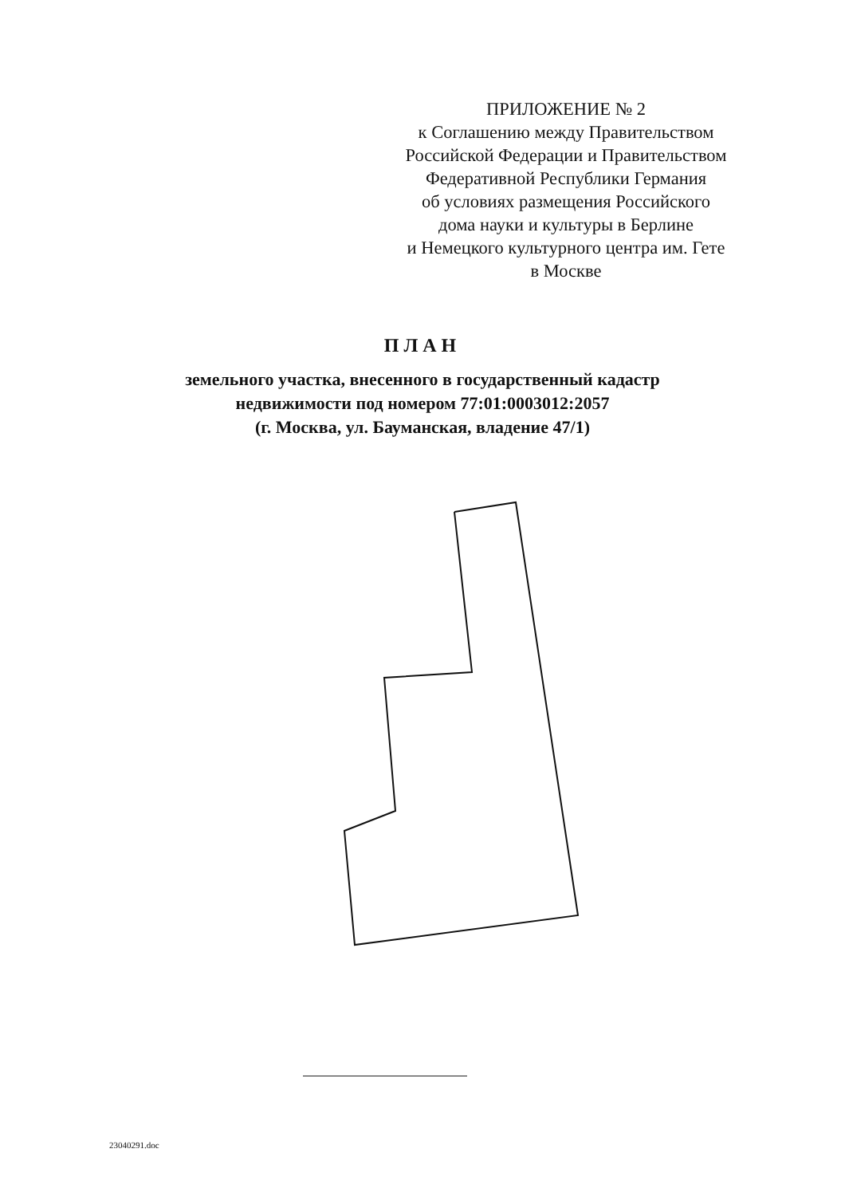ПРИЛОЖЕНИЕ № 2
к Соглашению между Правительством
Российской Федерации и Правительством
Федеративной Республики Германия
об условиях размещения Российского
дома науки и культуры в Берлине
и Немецкого культурного центра им. Гете
в Москве
ПЛАН
земельного участка, внесенного в государственный кадастр
недвижимости под номером 77:01:0003012:2057
(г. Москва, ул. Бауманская, владение 47/1)
23040291.doc